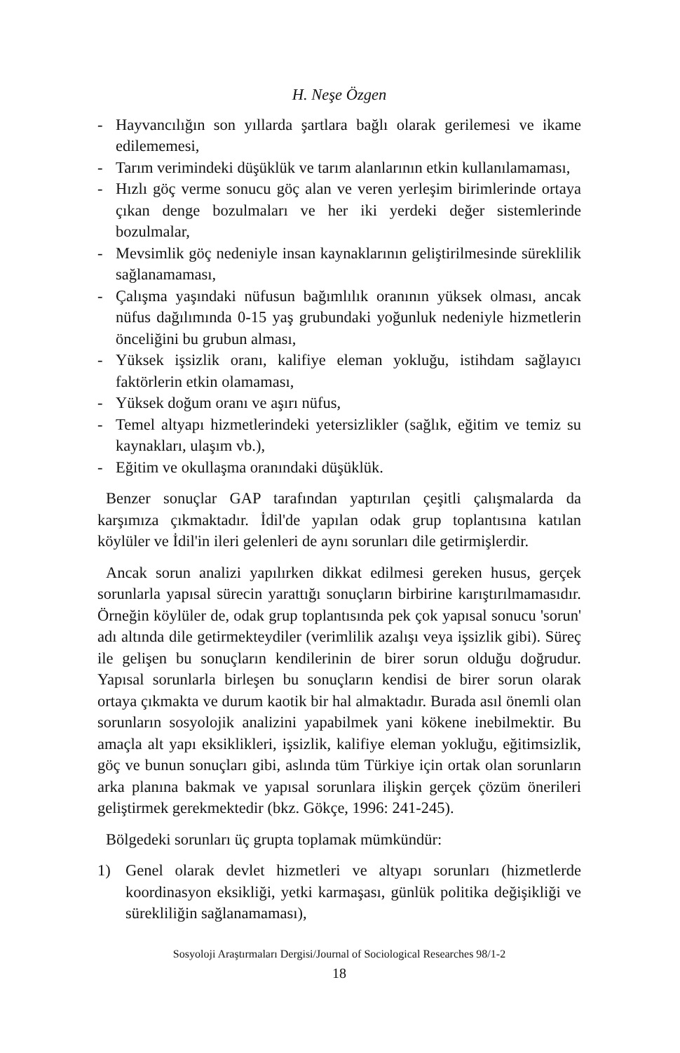H. Neşe Özgen
- Hayvancılığın son yıllarda şartlara bağlı olarak gerilemesi ve ikame edilememesi,
- Tarım verimindeki düşüklük ve tarım alanlarının etkin kullanılamaması,
- Hızlı göç verme sonucu göç alan ve veren yerleşim birimlerinde ortaya çıkan denge bozulmaları ve her iki yerdeki değer sistemlerinde bozulmalar,
- Mevsimlik göç nedeniyle insan kaynaklarının geliştirilmesinde süreklilik sağlanamaması,
- Çalışma yaşındaki nüfusun bağımlılık oranının yüksek olması, ancak nüfus dağılımında 0-15 yaş grubundaki yoğunluk nedeniyle hizmetlerin önceliğini bu grubun alması,
- Yüksek işsizlik oranı, kalifiye eleman yokluğu, istihdam sağlayıcı faktörlerin etkin olamaması,
- Yüksek doğum oranı ve aşırı nüfus,
- Temel altyapı hizmetlerindeki yetersizlikler (sağlık, eğitim ve temiz su kaynakları, ulaşım vb.),
- Eğitim ve okullaşma oranındaki düşüklük.
Benzer sonuçlar GAP tarafından yaptırılan çeşitli çalışmalarda da karşımıza çıkmaktadır. İdil'de yapılan odak grup toplantısına katılan köylüler ve İdil'in ileri gelenleri de aynı sorunları dile getirmişlerdir.
Ancak sorun analizi yapılırken dikkat edilmesi gereken husus, gerçek sorunlarla yapısal sürecin yarattığı sonuçların birbirine karıştırılmamasıdır. Örneğin köylüler de, odak grup toplantısında pek çok yapısal sonucu 'sorun' adı altında dile getirmekteydiler (verimlilik azalışı veya işsizlik gibi). Süreç ile gelişen bu sonuçların kendilerinin de birer sorun olduğu doğrudur. Yapısal sorunlarla birleşen bu sonuçların kendisi de birer sorun olarak ortaya çıkmakta ve durum kaotik bir hal almaktadır. Burada asıl önemli olan sorunların sosyolojik analizini yapabilmek yani kökene inebilmektir. Bu amaçla alt yapı eksiklikleri, işsizlik, kalifiye eleman yokluğu, eğitimsizlik, göç ve bunun sonuçları gibi, aslında tüm Türkiye için ortak olan sorunların arka planına bakmak ve yapısal sorunlara ilişkin gerçek çözüm önerileri geliştirmek gerekmektedir (bkz. Gökçe, 1996: 241-245).
Bölgedeki sorunları üç grupta toplamak mümkündür:
1) Genel olarak devlet hizmetleri ve altyapı sorunları (hizmetlerde koordinasyon eksikliği, yetki karmaşası, günlük politika değişikliği ve sürekliliğin sağlanamaması),
Sosyoloji Araştırmaları Dergisi/Journal of Sociological Researches 98/1-2
18